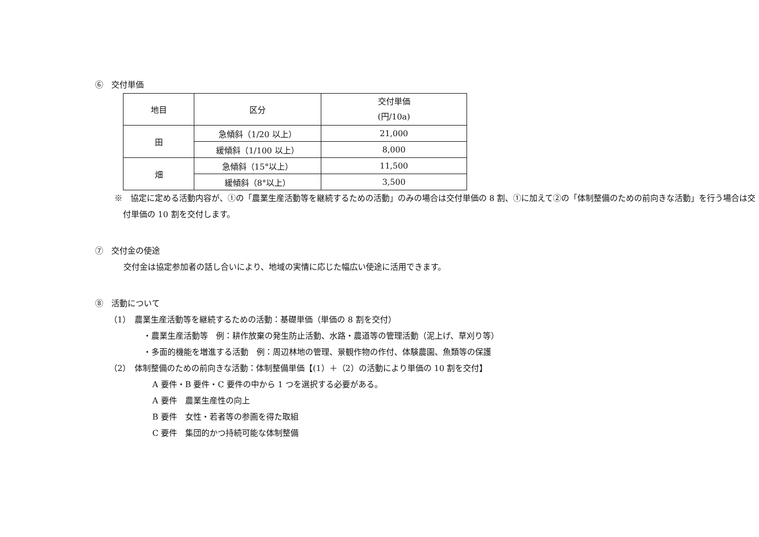⑥　交付単価
| 地目 | 区分 | 交付単価 (円/10a) |
| --- | --- | --- |
| 田 | 急傾斜（1/20 以上） | 21,000 |
| | 緩傾斜（1/100 以上） | 8,000 |
| 畑 | 急傾斜（15°以上） | 11,500 |
| | 緩傾斜（8°以上） | 3,500 |
※　協定に定める活動内容が、①の「農業生産活動等を継続するための活動」のみの場合は交付単価の 8 割、①に加えて②の「体制整備のための前向きな活動」を行う場合は交付単価の 10 割を交付します。
⑦　交付金の使途
交付金は協定参加者の話し合いにより、地域の実情に応じた幅広い使途に活用できます。
⑧　活動について
（1）　農業生産活動等を継続するための活動：基礎単価（単価の 8 割を交付）
・農業生産活動等　例：耕作放棄の発生防止活動、水路・農道等の管理活動（泥上げ、草刈り等）
・多面的機能を増進する活動　例：周辺林地の管理、景観作物の作付、体験農園、魚類等の保護
（2）　体制整備のための前向きな活動：体制整備単価【(1）＋（2）の活動により単価の 10 割を交付】
A 要件・B 要件・C 要件の中から 1 つを選択する必要がある。
A 要件　農業生産性の向上
B 要件　女性・若者等の参画を得た取組
C 要件　集団的かつ持続可能な体制整備